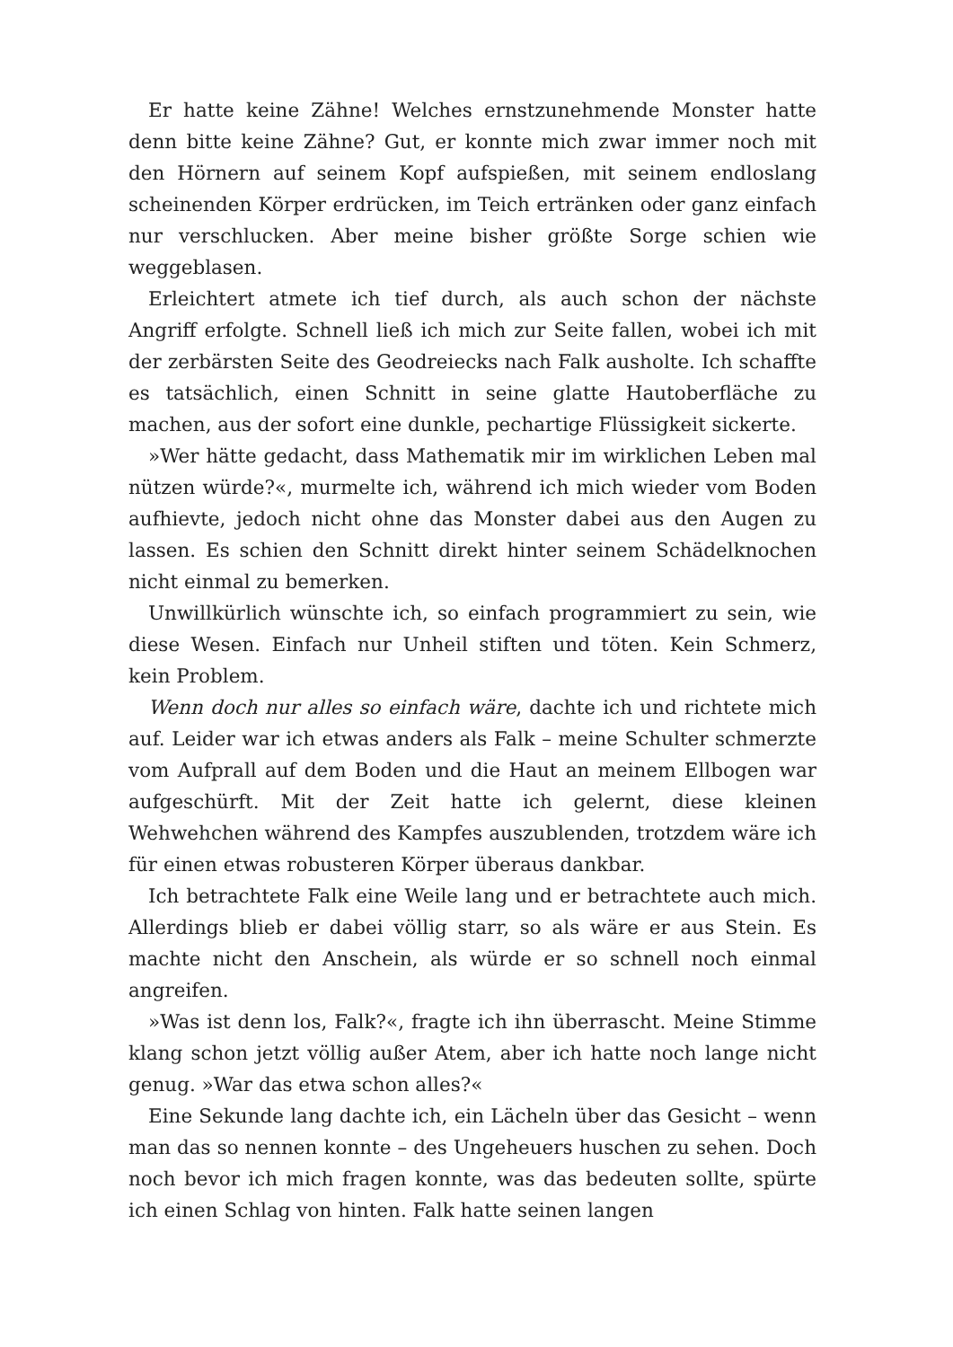Er hatte keine Zähne! Welches ernstzunehmende Monster hatte denn bitte keine Zähne? Gut, er konnte mich zwar immer noch mit den Hörnern auf seinem Kopf aufspießen, mit seinem endloslang scheinenden Körper erdrücken, im Teich ertränken oder ganz einfach nur verschlucken. Aber meine bisher größte Sorge schien wie weggeblasen.
Erleichtert atmete ich tief durch, als auch schon der nächste Angriff erfolgte. Schnell ließ ich mich zur Seite fallen, wobei ich mit der zerbärsten Seite des Geodreiecks nach Falk ausholte. Ich schaffte es tatsächlich, einen Schnitt in seine glatte Hautoberfläche zu machen, aus der sofort eine dunkle, pechartige Flüssigkeit sickerte.
»Wer hätte gedacht, dass Mathematik mir im wirklichen Leben mal nützen würde?«, murmelte ich, während ich mich wieder vom Boden aufhievte, jedoch nicht ohne das Monster dabei aus den Augen zu lassen. Es schien den Schnitt direkt hinter seinem Schädelknochen nicht einmal zu bemerken.
Unwillkürlich wünschte ich, so einfach programmiert zu sein, wie diese Wesen. Einfach nur Unheil stiften und töten. Kein Schmerz, kein Problem.
Wenn doch nur alles so einfach wäre, dachte ich und richtete mich auf. Leider war ich etwas anders als Falk – meine Schulter schmerzte vom Aufprall auf dem Boden und die Haut an meinem Ellbogen war aufgeschürft. Mit der Zeit hatte ich gelernt, diese kleinen Wehwehchen während des Kampfes auszublenden, trotzdem wäre ich für einen etwas robusteren Körper überaus dankbar.
Ich betrachtete Falk eine Weile lang und er betrachtete auch mich. Allerdings blieb er dabei völlig starr, so als wäre er aus Stein. Es machte nicht den Anschein, als würde er so schnell noch einmal angreifen.
»Was ist denn los, Falk?«, fragte ich ihn überrascht. Meine Stimme klang schon jetzt völlig außer Atem, aber ich hatte noch lange nicht genug. »War das etwa schon alles?«
Eine Sekunde lang dachte ich, ein Lächeln über das Gesicht – wenn man das so nennen konnte – des Ungeheuers huschen zu sehen. Doch noch bevor ich mich fragen konnte, was das bedeuten sollte, spürte ich einen Schlag von hinten. Falk hatte seinen langen